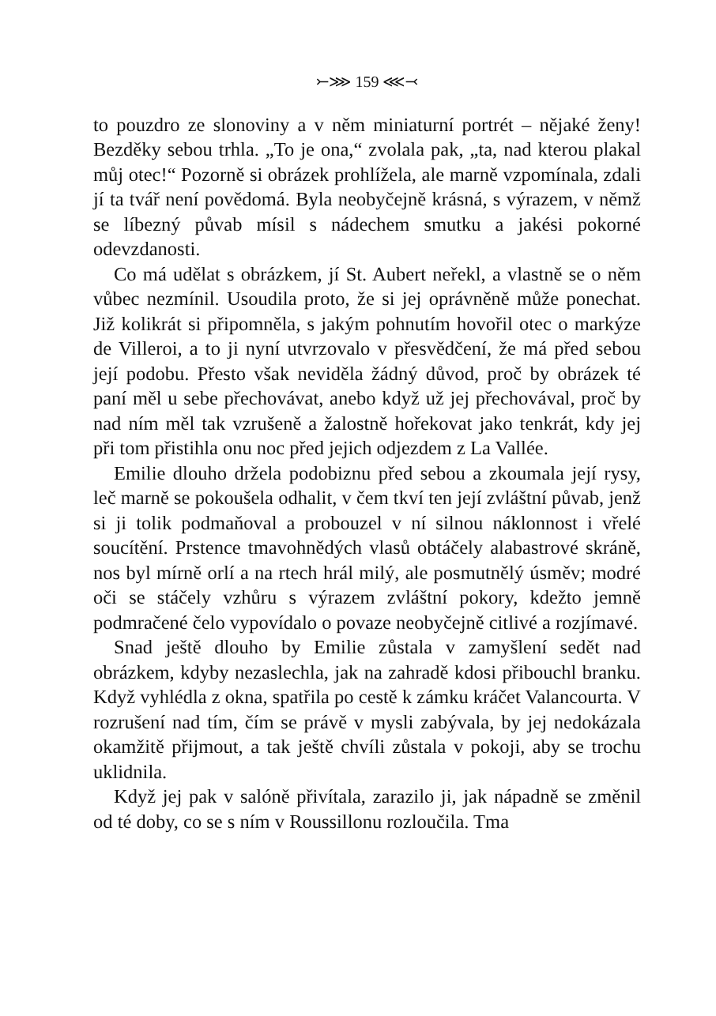⤚⋙ 159 ⋘⤙
to pouzdro ze slonoviny a v něm miniaturní portrét – nějaké ženy! Bezděky sebou trhla. „To je ona,“ zvolala pak, „ta, nad kterou plakal můj otec!“ Pozorně si obrázek prohlížela, ale marně vzpomínala, zdali jí ta tvář není povědomá. Byla neobyčejně krásná, s výrazem, v němž se líbezný půvab mísil s nádechem smutku a jakési pokorné odevzdanosti.
Co má udělat s obrázkem, jí St. Aubert neřekl, a vlastně se o něm vůbec nezmínil. Usoudila proto, že si jej oprávněně může ponechat. Již kolikrát si připomněla, s jakým pohnutím hovořil otec o markýze de Villeroi, a to ji nyní utvrzovalo v přesvědčení, že má před sebou její podobu. Přesto však neviděla žádný důvod, proč by obrázek té paní měl u sebe přechovávat, anebo když už jej přechovával, proč by nad ním měl tak vzrušeně a žalostně hořekovat jako tenkrát, kdy jej při tom přistihla onu noc před jejich odjezdem z La Vallée.
Emilie dlouho držela podobiznu před sebou a zkoumala její rysy, leč marně se pokoušela odhalit, v čem tkví ten její zvláštní půvab, jenž si ji tolik podmaňoval a probouzel v ní silnou náklonnost i vřelé soucítění. Prstence tmavohnědých vlasů obtáčely alabastrové skráně, nos byl mírně orlí a na rtech hrál milý, ale posmutnělý úsměv; modré oči se stáčely vzhůru s výrazem zvláštní pokory, kdežto jemně podmračené čelo vypovídalo o povaze neobyčejně citlivé a rozjímavé.
Snad ještě dlouho by Emilie zůstala v zamyšlení sedět nad obrázkem, kdyby nezaslechla, jak na zahradě kdosi přibouchl branku. Když vyhlédla z okna, spatřila po cestě k zámku kráčet Valancourta. V rozrušení nad tím, čím se právě v mysli zabývala, by jej nedokázala okamžitě přijmout, a tak ještě chvíli zůstala v pokoji, aby se trochu uklidnila.
Když jej pak v salóně přivítala, zarazilo ji, jak nápadně se změnil od té doby, co se s ním v Roussillonu rozloučila. Tma